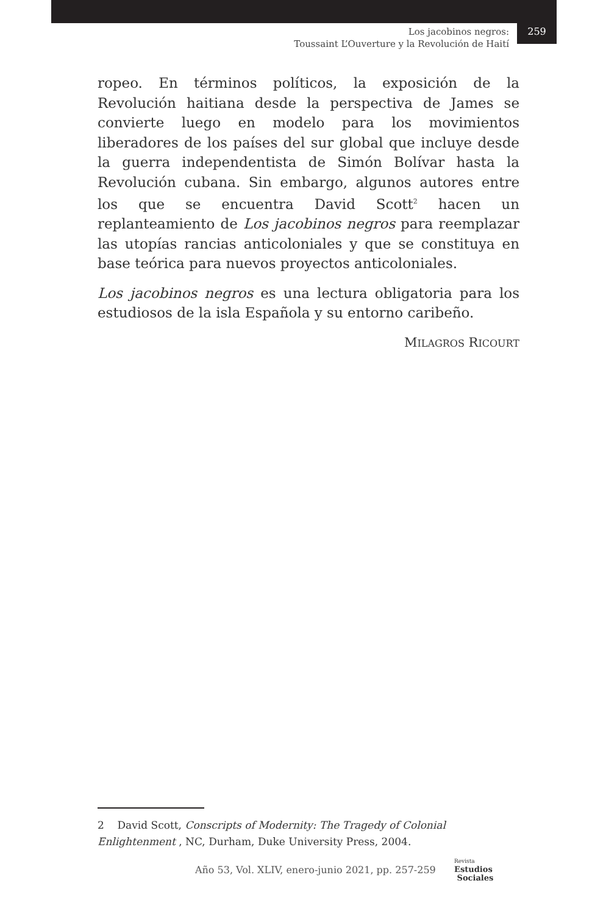Los jacobinos negros:
Toussaint L’Ouverture y la Revolución de Haití
259
ropeo. En términos políticos, la exposición de la Revolución haitiana desde la perspectiva de James se convierte luego en modelo para los movimientos liberadores de los países del sur global que incluye desde la guerra independentista de Simón Bolívar hasta la Revolución cubana. Sin embargo, algunos autores entre los que se encuentra David Scott<sup>2</sup> hacen un replanteamiento de Los jacobinos negros para reemplazar las utopías rancias anticoloniales y que se constituya en base teórica para nuevos proyectos anticoloniales.
Los jacobinos negros es una lectura obligatoria para los estudiosos de la isla Española y su entorno caribeño.
MILAGROS RICOURT
2 David Scott, Conscripts of Modernity: The Tragedy of Colonial Enlightenment , NC, Durham, Duke University Press, 2004.
Año 53, Vol. XLIV, enero-junio 2021, pp. 257-259
Revista
Estudios
Sociales